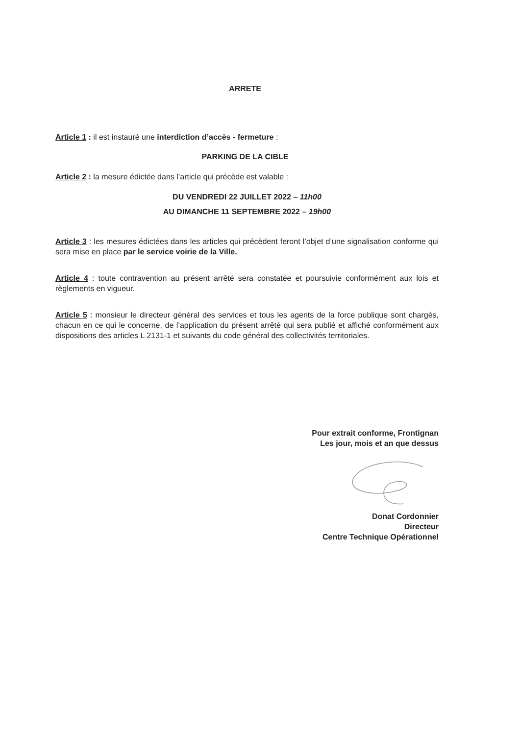ARRETE
Article 1 : il est instauré une interdiction d’accès - fermeture :
PARKING DE LA CIBLE
Article 2 : la mesure édictée dans l’article qui précède est valable :
DU VENDREDI 22 JUILLET 2022 – 11h00
AU DIMANCHE 11 SEPTEMBRE 2022 – 19h00
Article 3 : les mesures édictées dans les articles qui précèdent feront l’objet d’une signalisation conforme qui sera mise en place par le service voirie de la Ville.
Article 4 : toute contravention au présent arrêté sera constatée et poursuivie conformément aux lois et règlements en vigueur.
Article 5 : monsieur le directeur général des services et tous les agents de la force publique sont chargés, chacun en ce qui le concerne, de l’application du présent arrêté qui sera publié et affiché conformément aux dispositions des articles L 2131-1 et suivants du code général des collectivités territoriales.
Pour extrait conforme, Frontignan
Les jour, mois et an que dessus
Donat Cordonnier
Directeur
Centre Technique Opérationnel